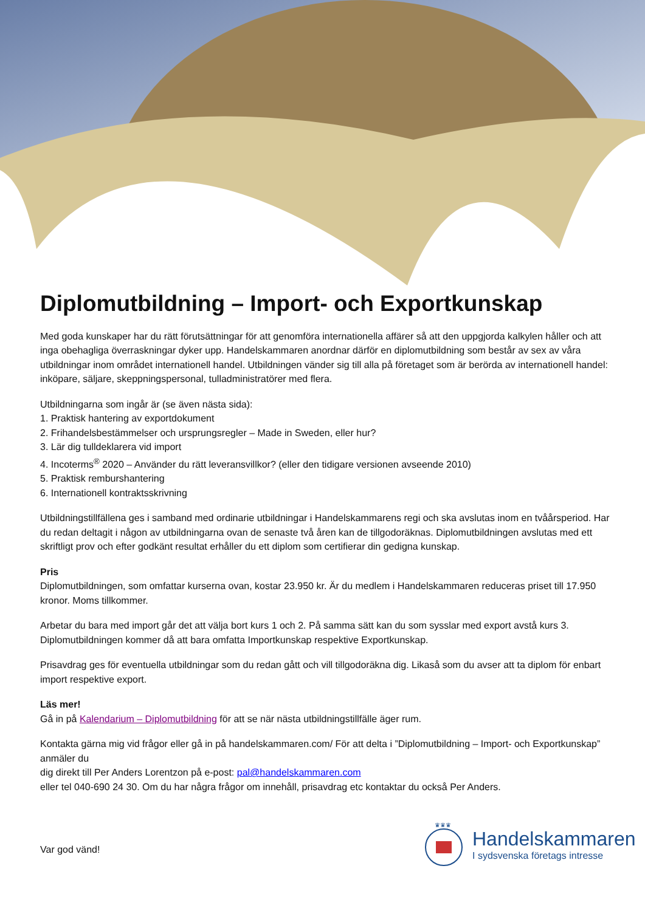Diplomutbildning – Import- och Exportkunskap
Med goda kunskaper har du rätt förutsättningar för att genomföra internationella affärer så att den uppgjorda kalkylen håller och att inga obehagliga överraskningar dyker upp. Handelskammaren anordnar därför en diplomutbildning som består av sex av våra utbildningar inom området internationell handel. Utbildningen vänder sig till alla på företaget som är berörda av internationell handel: inköpare, säljare, skeppningspersonal, tulladministratörer med flera.
Utbildningarna som ingår är (se även nästa sida):
1. Praktisk hantering av exportdokument
2. Frihandelsbestämmelser och ursprungsregler – Made in Sweden, eller hur?
3. Lär dig tulldeklarera vid import
4. Incoterms<sup>®</sup> 2020 – Använder du rätt leveransvillkor? (eller den tidigare versionen avseende 2010)
5. Praktisk remburshantering
6. Internationell kontraktsskrivning
Utbildningstillfällena ges i samband med ordinarie utbildningar i Handelskammarens regi och ska avslutas inom en tvåårsperiod. Har du redan deltagit i någon av utbildningarna ovan de senaste två åren kan de tillgodoräknas. Diplomutbildningen avslutas med ett skriftligt prov och efter godkänt resultat erhåller du ett diplom som certifierar din gedigna kunskap.
Pris
Diplomutbildningen, som omfattar kurserna ovan, kostar 23.950 kr. Är du medlem i Handelskammaren reduceras priset till 17.950 kronor. Moms tillkommer.
Arbetar du bara med import går det att välja bort kurs 1 och 2. På samma sätt kan du som sysslar med export avstå kurs 3. Diplomutbildningen kommer då att bara omfatta Importkunskap respektive Exportkunskap.
Prisavdrag ges för eventuella utbildningar som du redan gått och vill tillgodoräkna dig. Likaså som du avser att ta diplom för enbart import respektive export.
Läs mer!
Gå in på Kalendarium – Diplomutbildning för att se när nästa utbildningstillfälle äger rum.
Kontakta gärna mig vid frågor eller gå in på handelskammaren.com/ För att delta i ”Diplomutbildning – Import- och Exportkunskap” anmäler du
dig direkt till Per Anders Lorentzon på e-post: pal@handelskammaren.com
eller tel 040-690 24 30. Om du har några frågor om innehåll, prisavdrag etc kontaktar du också Per Anders.
Var god vänd!
♛♛♛
Handelskammaren
I sydsvenska företags intresse